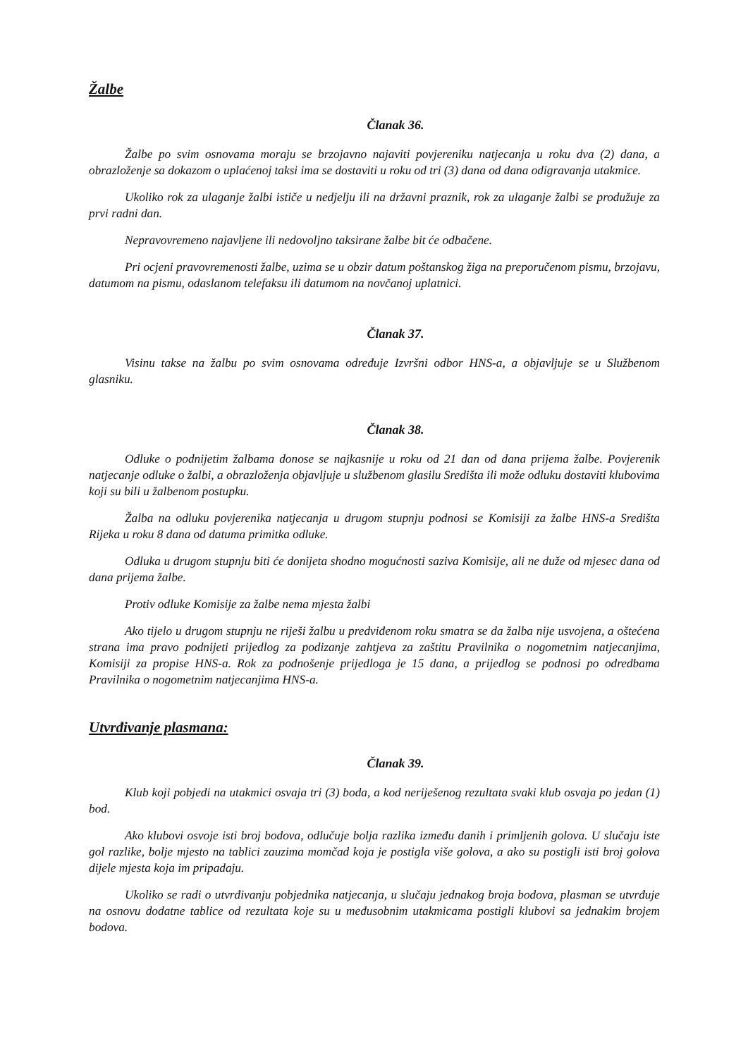Žalbe
Članak 36.
Žalbe po svim osnovama moraju se brzojavno najaviti povjereniku natjecanja u roku dva (2) dana, a obrazloženje sa dokazom o uplaćenoj taksi ima se dostaviti u roku od tri (3) dana od dana odigravanja utakmice.
Ukoliko rok za ulaganje žalbi ističe u nedjelju ili na državni praznik, rok za ulaganje žalbi se produžuje za prvi radni dan.
Nepravovremeno najavljene ili nedovoljno taksirane žalbe bit će odbačene.
Pri ocjeni pravovremenosti žalbe, uzima se u obzir datum poštanskog žiga na preporučenom pismu, brzojavu, datumom na pismu, odaslanom telefaksu ili datumom na novčanoj uplatnici.
Članak 37.
Visinu takse na žalbu po svim osnovama određuje Izvršni odbor HNS-a, a objavljuje se u Službenom glasniku.
Članak 38.
Odluke o podnijetim žalbama donose se najkasnije u roku od 21 dan od dana prijema žalbe. Povjerenik natjecanje odluke o žalbi, a obrazloženja objavljuje u službenom glasilu Središta ili može odluku dostaviti klubovima koji su bili u žalbenom postupku.
Žalba na odluku povjerenika natjecanja u drugom stupnju podnosi se Komisiji za žalbe HNS-a Središta Rijeka u roku 8 dana od datuma primitka odluke.
Odluka u drugom stupnju biti će donijeta shodno mogućnosti saziva Komisije, ali ne duže od mjesec dana od dana prijema žalbe.
Protiv odluke Komisije za žalbe nema mjesta žalbi
Ako tijelo u drugom stupnju ne riješi žalbu u predviđenom roku smatra se da žalba nije usvojena, a oštećena strana ima pravo podnijeti prijedlog za podizanje zahtjeva za zaštitu Pravilnika o nogometnim natjecanjima, Komisiji za propise HNS-a. Rok za podnošenje prijedloga je 15 dana, a prijedlog se podnosi po odredbama Pravilnika o nogometnim natjecanjima HNS-a.
Utvrđivanje plasmana:
Članak 39.
Klub koji pobjedi na utakmici osvaja tri (3) boda, a kod neriješenog rezultata svaki klub osvaja po jedan (1) bod.
Ako klubovi osvoje isti broj bodova, odlučuje bolja razlika između danih i primljenih golova. U slučaju iste gol razlike, bolje mjesto na tablici zauzima momčad koja je postigla više golova, a ako su postigli isti broj golova dijele mjesta koja im pripadaju.
Ukoliko se radi o utvrđivanju pobjednika natjecanja, u slučaju jednakog broja bodova, plasman se utvrđuje na osnovu dodatne tablice od rezultata koje su u međusobnim utakmicama postigli klubovi sa jednakim brojem bodova.